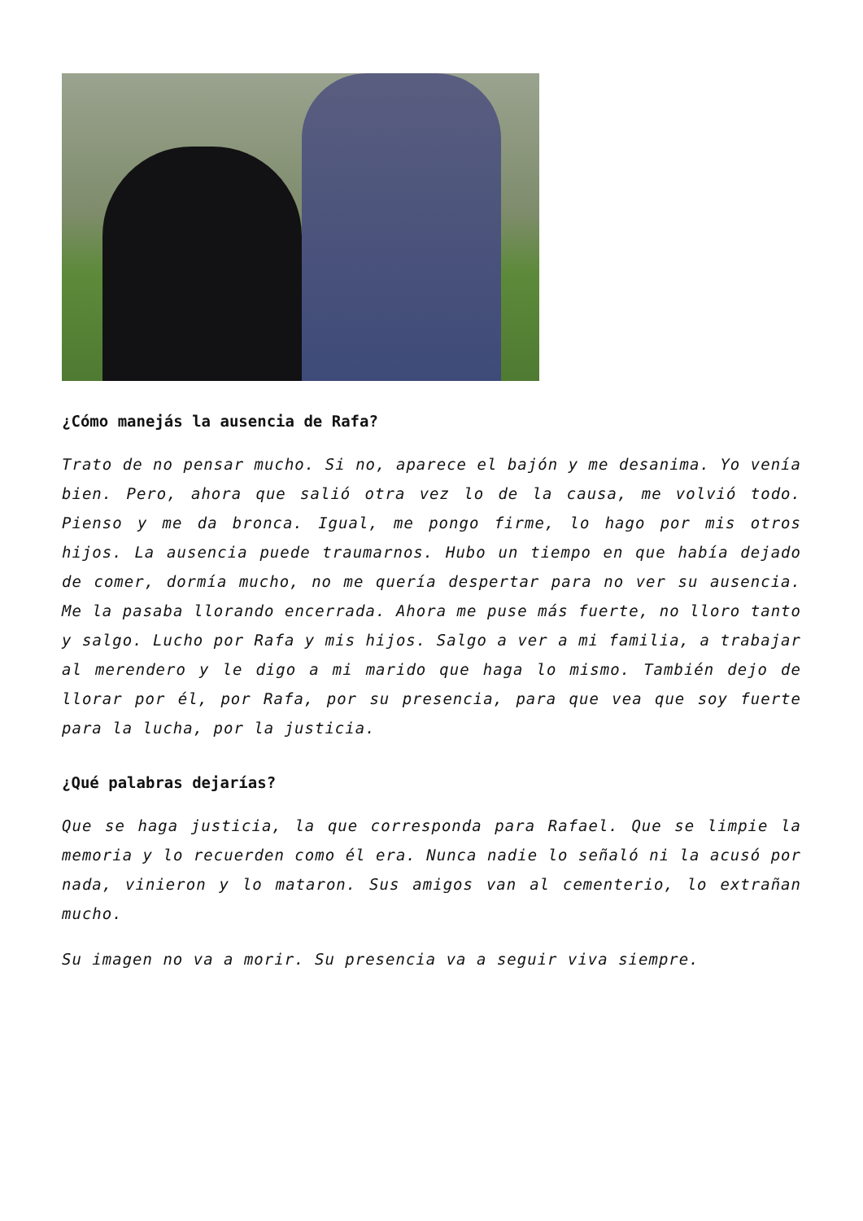¿Cómo manejás la ausencia de Rafa?
Trato de no pensar mucho. Si no, aparece el bajón y me desanima. Yo venía bien. Pero, ahora que salió otra vez lo de la causa, me volvió todo. Pienso y me da bronca. Igual, me pongo firme, lo hago por mis otros hijos. La ausencia puede traumarnos. Hubo un tiempo en que había dejado de comer, dormía mucho, no me quería despertar para no ver su ausencia. Me la pasaba llorando encerrada. Ahora me puse más fuerte, no lloro tanto y salgo. Lucho por Rafa y mis hijos. Salgo a ver a mi familia, a trabajar al merendero y le digo a mi marido que haga lo mismo. También dejo de llorar por él, por Rafa, por su presencia, para que vea que soy fuerte para la lucha, por la justicia.
¿Qué palabras dejarías?
Que se haga justicia, la que corresponda para Rafael. Que se limpie la memoria y lo recuerden como él era. Nunca nadie lo señaló ni la acusó por nada, vinieron y lo mataron. Sus amigos van al cementerio, lo extrañan mucho.
Su imagen no va a morir. Su presencia va a seguir viva siempre.